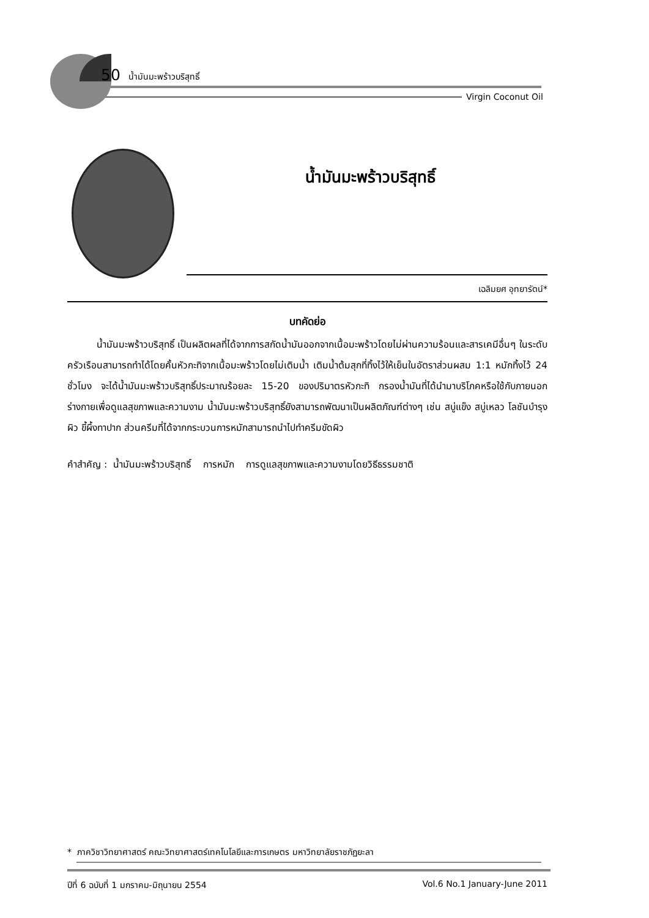50 น้ำมันมะพร้าวบริสุทธิ์
Virgin Coconut Oil
น้ำมันมะพร้าวบริสุทธิ์
เฉลิมยศ อุทยารัตน์*
บทคัดย่อ
น้ำมันมะพร้าวบริสุทธิ์ เป็นผลิตผลที่ได้จากการสกัดน้ำมันออกจากเนื้อมะพร้าวโดยไม่ผ่านความร้อนและสารเคมีอื่นๆ ในระดับครัวเรือนสามารถทำได้โดยคั้นหัวกะทิจากเนื้อมะพร้าวโดยไม่เติมน้ำ เติมน้ำต้มสุกที่ทิ้งไว้ให้เย็นในอัตราส่วนผสม 1:1 หมักทิ้งไว้ 24 ชั่วโมง จะได้น้ำมันมะพร้าวบริสุทธิ์ประมาณร้อยละ 15-20 ของปริมาตรหัวกะทิ กรองน้ำมันที่ได้นำมาบริโภคหรือใช้กับภายนอกร่างกายเพื่อดูแลสุขภาพและความงาม น้ำมันมะพร้าวบริสุทธิ์ยังสามารถพัฒนาเป็นผลิตภัณฑ์ต่างๆ เช่น สบู่แข็ง สบู่เหลว โลชันบำรุงผิว ขี้ผึ้งทาปาก ส่วนครีมที่ได้จากกระบวนการหมักสามารถนำไปทำครีมขัดผิว
คำสำคัญ : น้ำมันมะพร้าวบริสุทธิ์ การหมัก การดูแลสุขภาพและความงามโดยวิธีธรรมชาติ
* ภาควิชาวิทยาศาสตร์ คณะวิทยาศาสตร์เทคโนโลยีและการเกษตร มหาวิทยาลัยราชภัฏยะลา
ปีที่ 6 ฉบับที่ 1 มกราคม-มิถุนายน 2554 Vol.6 No.1 January-June 2011